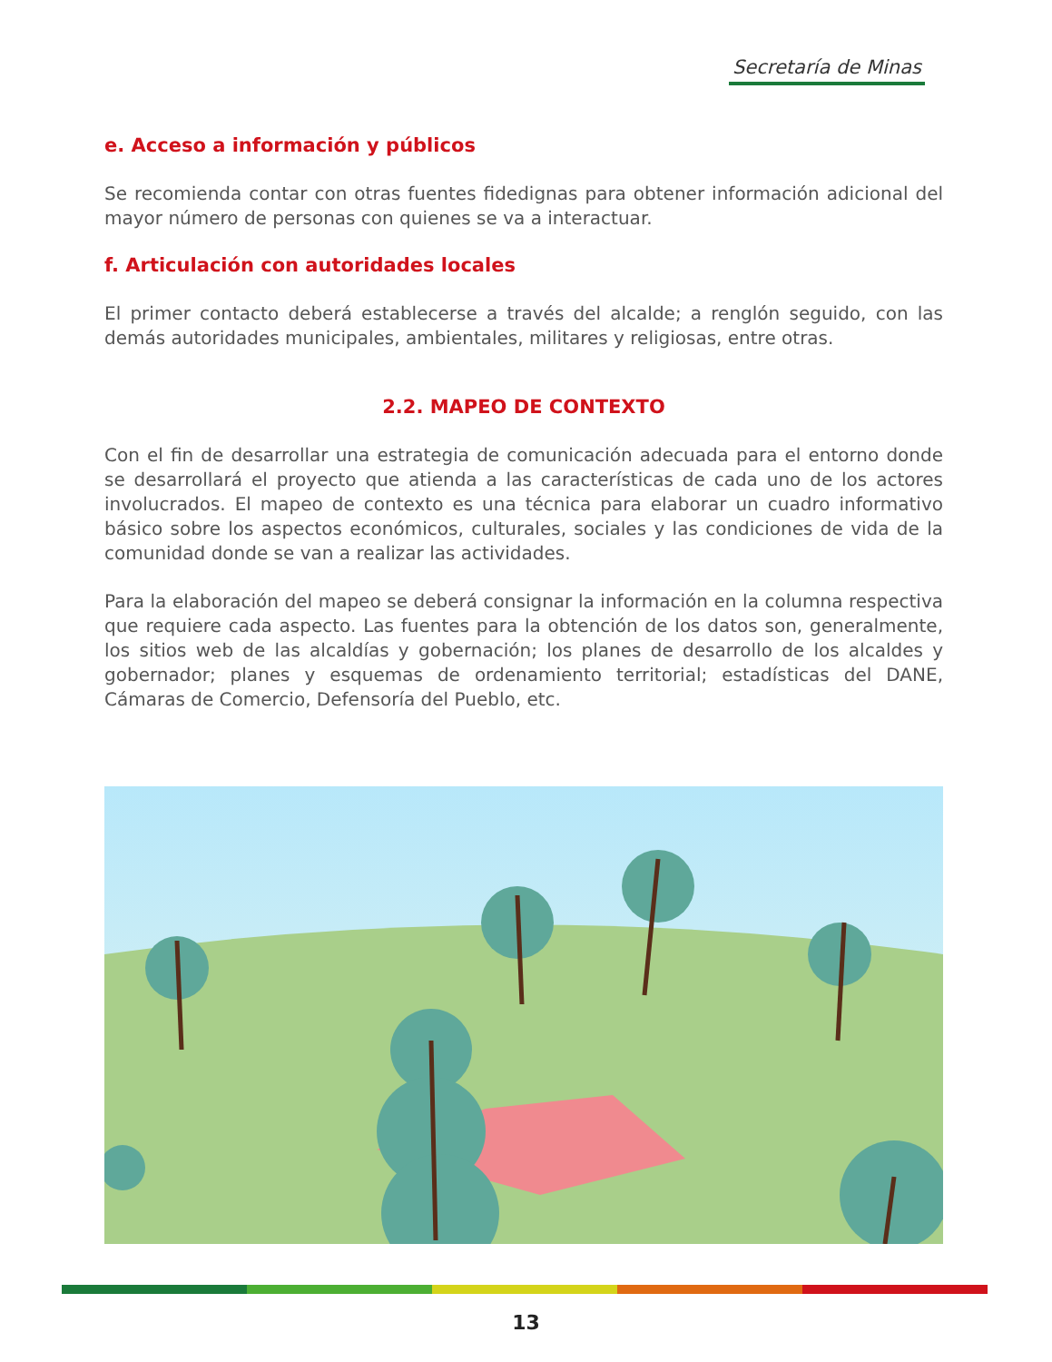Secretaría de Minas
e. Acceso a información y públicos
Se recomienda contar con otras fuentes fidedignas para obtener información adicional del mayor número de personas con quienes se va a interactuar.
f. Articulación con autoridades locales
El primer contacto deberá establecerse a través del alcalde; a renglón seguido, con las demás autoridades municipales, ambientales, militares y religiosas, entre otras.
2.2. MAPEO DE CONTEXTO
Con el fin de desarrollar una estrategia de comunicación adecuada para el entorno donde se desarrollará el proyecto que atienda a las características de cada uno de los actores involucrados. El mapeo de contexto es una técnica para elaborar un cuadro informativo básico sobre los aspectos económicos, culturales, sociales y las condiciones de vida de la comunidad donde se van a realizar las actividades.
Para la elaboración del mapeo se deberá consignar la información en la columna respectiva que requiere cada aspecto. Las fuentes para la obtención de los datos son, generalmente, los sitios web de las alcaldías y gobernación; los planes de desarrollo de los alcaldes y gobernador; planes y esquemas de ordenamiento territorial; estadísticas del DANE, Cámaras de Comercio, Defensoría del Pueblo, etc.
13